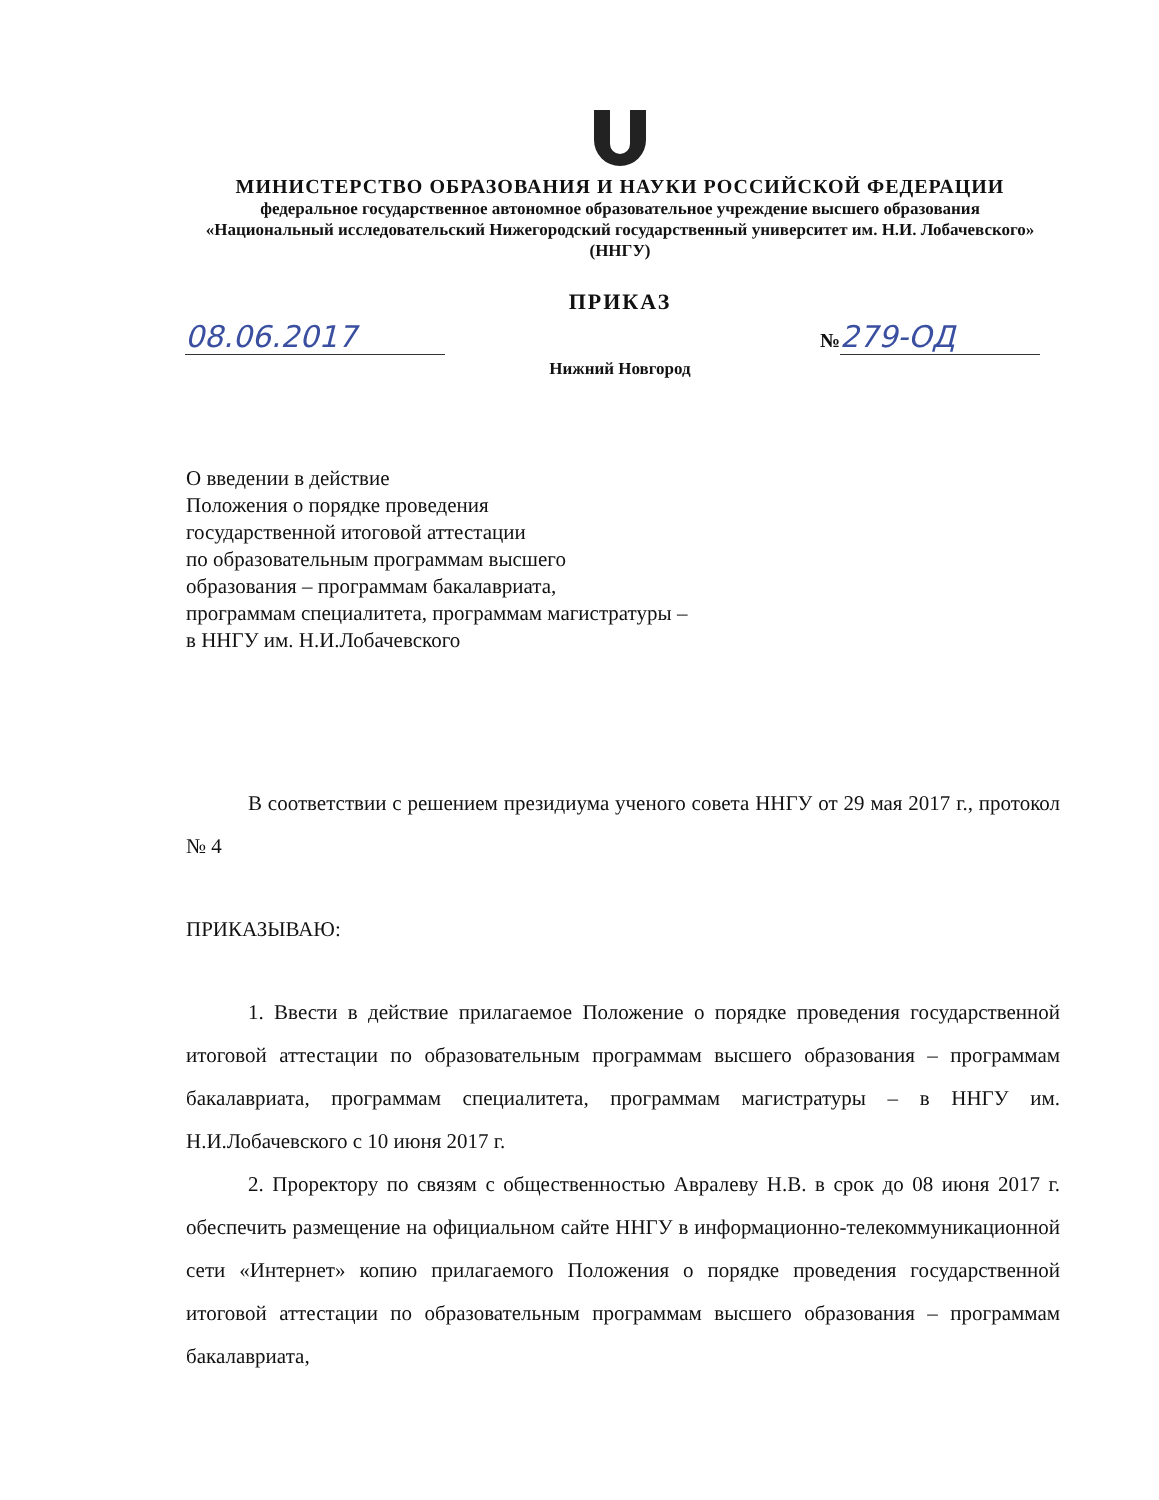МИНИСТЕРСТВО ОБРАЗОВАНИЯ И НАУКИ РОССИЙСКОЙ ФЕДЕРАЦИИ
федеральное государственное автономное образовательное учреждение высшего образования «Национальный исследовательский Нижегородский государственный университет им. Н.И. Лобачевского»
(ННГУ)
ПРИКАЗ
08.06.2017 № 279-ОД
Нижний Новгород
О введении в действие
Положения о порядке проведения
государственной итоговой аттестации
по образовательным программам высшего
образования – программам бакалавриата,
программам специалитета, программам магистратуры –
в ННГУ им. Н.И.Лобачевского
В соответствии с решением президиума ученого совета ННГУ от 29 мая 2017 г., протокол № 4
ПРИКАЗЫВАЮ:
1. Ввести в действие прилагаемое Положение о порядке проведения государственной итоговой аттестации по образовательным программам высшего образования – программам бакалавриата, программам специалитета, программам магистратуры – в ННГУ им. Н.И.Лобачевского с 10 июня 2017 г.
2. Проректору по связям с общественностью Авралеву Н.В. в срок до 08 июня 2017 г. обеспечить размещение на официальном сайте ННГУ в информационно-телекоммуникационной сети «Интернет» копию прилагаемого Положения о порядке проведения государственной итоговой аттестации по образовательным программам высшего образования – программам бакалавриата,